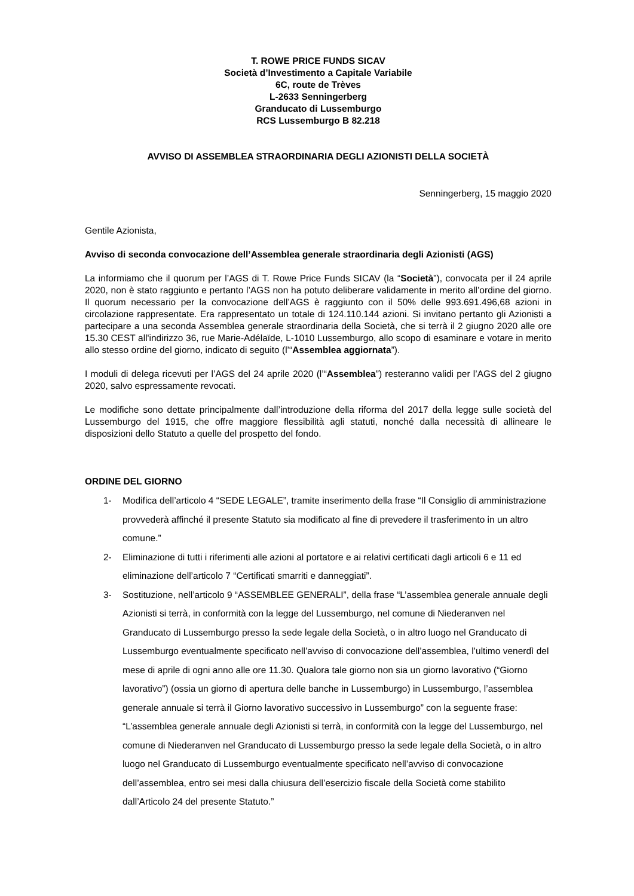T. ROWE PRICE FUNDS SICAV
Società d’Investimento a Capitale Variabile
6C, route de Trèves
L-2633 Senningerberg
Granducato di Lussemburgo
RCS Lussemburgo B 82.218
AVVISO DI ASSEMBLEA STRAORDINARIA DEGLI AZIONISTI DELLA SOCIETÀ
Senningerberg, 15 maggio 2020
Gentile Azionista,
Avviso di seconda convocazione dell’Assemblea generale straordinaria degli Azionisti (AGS)
La informiamo che il quorum per l’AGS di T. Rowe Price Funds SICAV (la “Società”), convocata per il 24 aprile 2020, non è stato raggiunto e pertanto l’AGS non ha potuto deliberare validamente in merito all’ordine del giorno. Il quorum necessario per la convocazione dell’AGS è raggiunto con il 50% delle 993.691.496,68 azioni in circolazione rappresentate. Era rappresentato un totale di 124.110.144 azioni. Si invitano pertanto gli Azionisti a partecipare a una seconda Assemblea generale straordinaria della Società, che si terrà il 2 giugno 2020 alle ore 15.30 CEST all'indirizzo 36, rue Marie-Adélaïde, L-1010 Lussemburgo, allo scopo di esaminare e votare in merito allo stesso ordine del giorno, indicato di seguito (l’“Assemblea aggiornata”).
I moduli di delega ricevuti per l’AGS del 24 aprile 2020 (l’“Assemblea”) resteranno validi per l’AGS del 2 giugno 2020, salvo espressamente revocati.
Le modifiche sono dettate principalmente dall’introduzione della riforma del 2017 della legge sulle società del Lussemburgo del 1915, che offre maggiore flessibilità agli statuti, nonché dalla necessità di allineare le disposizioni dello Statuto a quelle del prospetto del fondo.
ORDINE DEL GIORNO
1- Modifica dell’articolo 4 “SEDE LEGALE”, tramite inserimento della frase “Il Consiglio di amministrazione provvederà affinché il presente Statuto sia modificato al fine di prevedere il trasferimento in un altro comune.”
2- Eliminazione di tutti i riferimenti alle azioni al portatore e ai relativi certificati dagli articoli 6 e 11 ed eliminazione dell’articolo 7 “Certificati smarriti e danneggiati”.
3- Sostituzione, nell’articolo 9 “ASSEMBLEE GENERALI”, della frase “L’assemblea generale annuale degli Azionisti si terrà, in conformità con la legge del Lussemburgo, nel comune di Niederanven nel Granducato di Lussemburgo presso la sede legale della Società, o in altro luogo nel Granducato di Lussemburgo eventualmente specificato nell’avviso di convocazione dell’assemblea, l’ultimo venerdì del mese di aprile di ogni anno alle ore 11.30. Qualora tale giorno non sia un giorno lavorativo (“Giorno lavorativo”) (ossia un giorno di apertura delle banche in Lussemburgo) in Lussemburgo, l’assemblea generale annuale si terrà il Giorno lavorativo successivo in Lussemburgo” con la seguente frase: “L’assemblea generale annuale degli Azionisti si terrà, in conformità con la legge del Lussemburgo, nel comune di Niederanven nel Granducato di Lussemburgo presso la sede legale della Società, o in altro luogo nel Granducato di Lussemburgo eventualmente specificato nell’avviso di convocazione dell’assemblea, entro sei mesi dalla chiusura dell’esercizio fiscale della Società come stabilito dall’Articolo 24 del presente Statuto.”